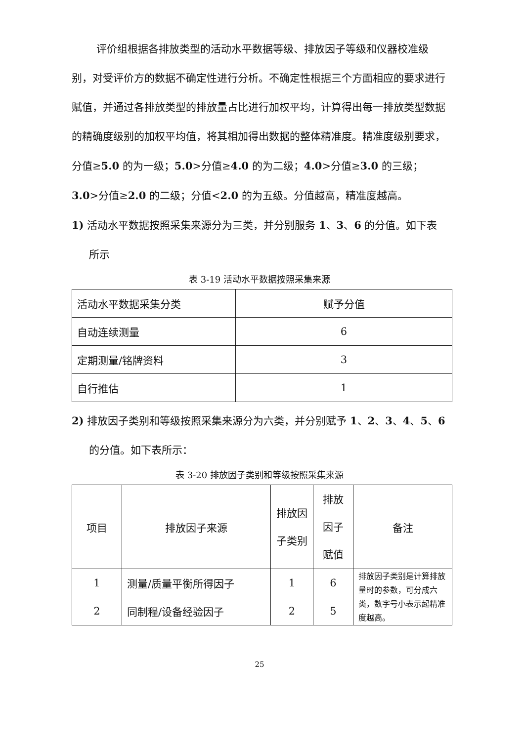评价组根据各排放类型的活动水平数据等级、排放因子等级和仪器校准级别，对受评价方的数据不确定性进行分析。不确定性根据三个方面相应的要求进行赋值，并通过各排放类型的排放量占比进行加权平均，计算得出每一排放类型数据的精确度级别的加权平均值，将其相加得出数据的整体精准度。精准度级别要求，分值≥5.0 的为一级；5.0>分值≥4.0 的为二级；4.0>分值≥3.0 的三级；3.0>分值≥2.0 的二级；分值<2.0 的为五级。分值越高，精准度越高。
1) 活动水平数据按照采集来源分为三类，并分别服务 1、3、6 的分值。如下表所示
表 3-19 活动水平数据按照采集来源
| 活动水平数据采集分类 | 赋予分值 |
| 自动连续测量 | 6 |
| 定期测量/铭牌资料 | 3 |
| 自行推估 | 1 |
2) 排放因子类别和等级按照采集来源分为六类，并分别赋予 1、2、3、4、5、6 的分值。如下表所示：
表 3-20 排放因子类别和等级按照采集来源
| 项目 | 排放因子来源 | 排放因子类别 | 排放因子赋值 | 备注 |
| 1 | 测量/质量平衡所得因子 | 1 | 6 | 排放因子类别是计算排放量时的参数，可分成六类，数字号小表示起精准度越高。 |
| 2 | 同制程/设备经验因子 | 2 | 5 | |
25